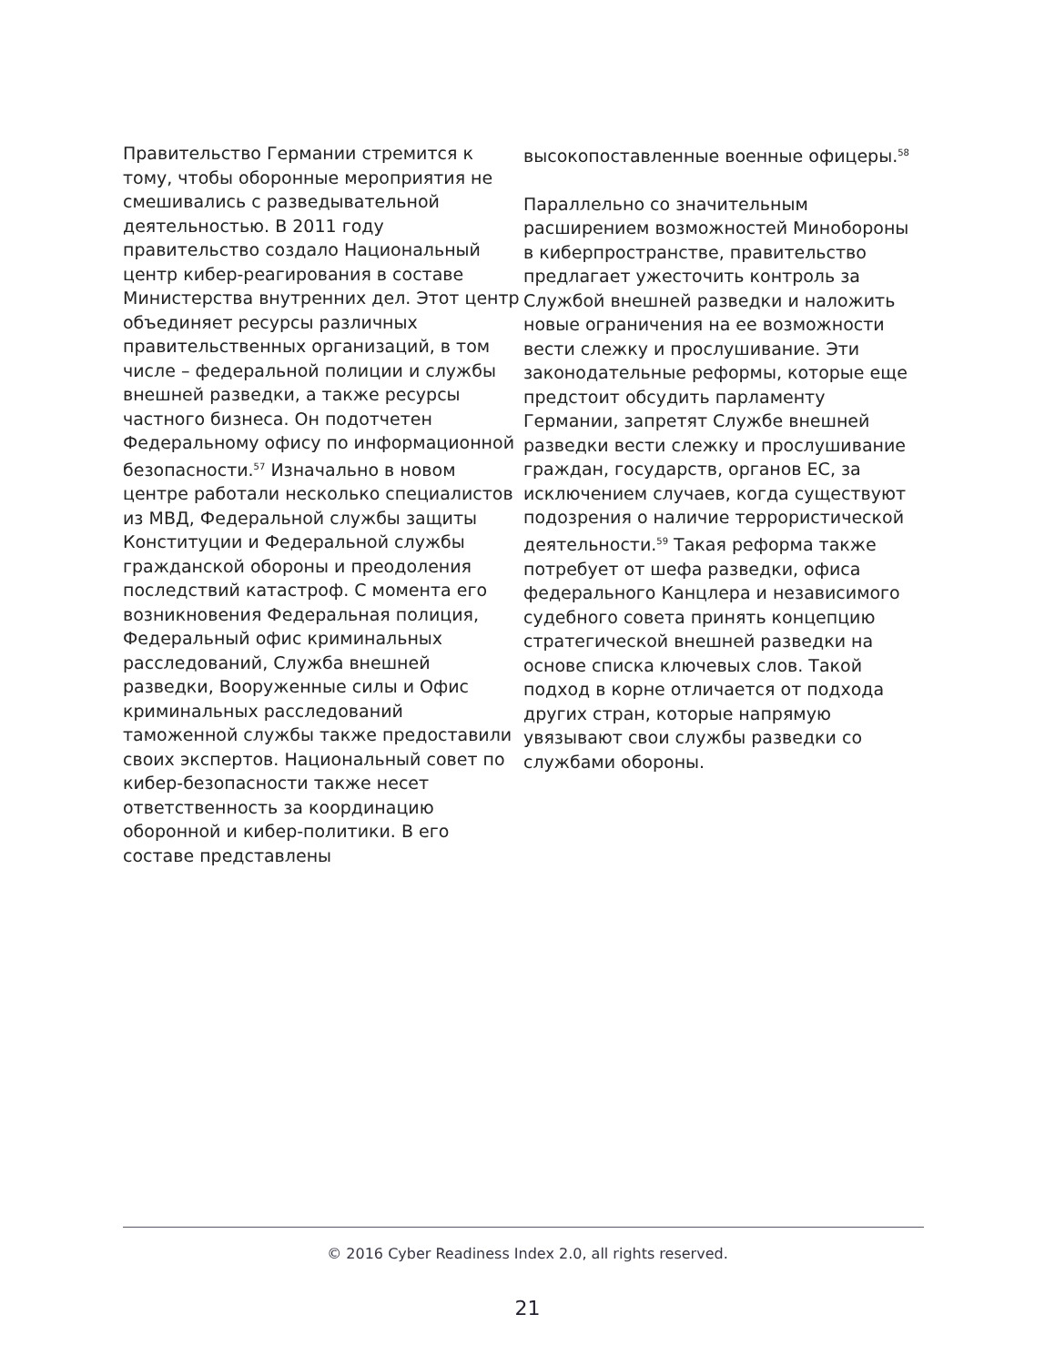Правительство Германии стремится к тому, чтобы оборонные мероприятия не смешивались с разведывательной деятельностью. В 2011 году правительство создало Национальный центр кибер-реагирования в составе Министерства внутренних дел. Этот центр объединяет ресурсы различных правительственных организаций, в том числе – федеральной полиции и службы внешней разведки, а также ресурсы частного бизнеса. Он подотчетен Федеральному офису по информационной безопасности.<sup>57</sup> Изначально в новом центре работали несколько специалистов из МВД, Федеральной службы защиты Конституции и Федеральной службы гражданской обороны и преодоления последствий катастроф. С момента его возникновения Федеральная полиция, Федеральный офис криминальных расследований, Служба внешней разведки, Вооруженные силы и Офис криминальных расследований таможенной службы также предоставили своих экспертов. Национальный совет по кибер-безопасности также несет ответственность за координацию оборонной и кибер-политики. В его составе представлены
высокопоставленные военные офицеры.<sup>58</sup>
Параллельно со значительным расширением возможностей Минобороны в киберпространстве, правительство предлагает ужесточить контроль за Службой внешней разведки и наложить новые ограничения на ее возможности вести слежку и прослушивание. Эти законодательные реформы, которые еще предстоит обсудить парламенту Германии, запретят Службе внешней разведки вести слежку и прослушивание граждан, государств, органов ЕС, за исключением случаев, когда существуют подозрения о наличие террористической деятельности.<sup>59</sup> Такая реформа также потребует от шефа разведки, офиса федерального Канцлера и независимого судебного совета принять концепцию стратегической внешней разведки на основе списка ключевых слов. Такой подход в корне отличается от подхода других стран, которые напрямую увязывают свои службы разведки со службами обороны.
© 2016 Cyber Readiness Index 2.0, all rights reserved.
21